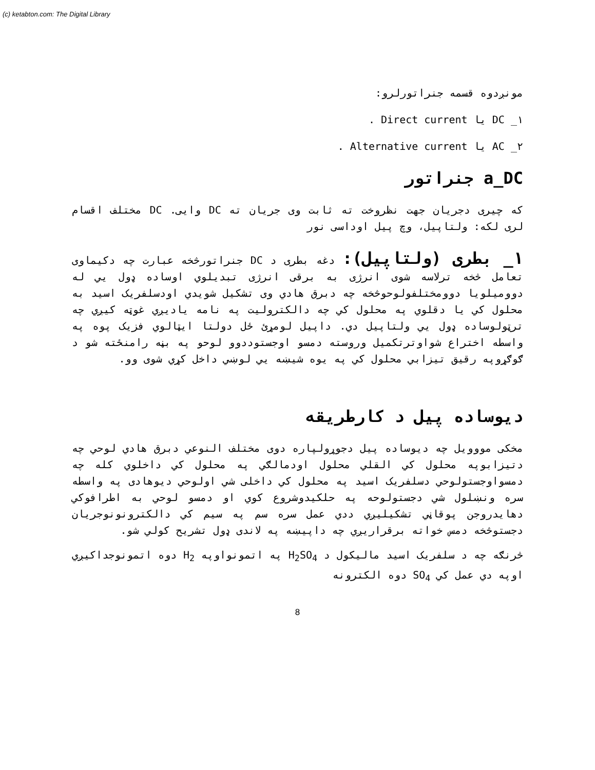(c) ketabton.com: The Digital Library
مونږدوه قسمه جنراتورلرو:
۱_ DC یا Direct current .
۲_ AC یا Alternative current .
a_DC جنراتور
که چیری دجریان جهت نظروخت ته ثابت وی جریان ته DC وایی. DC مختلف اقسام لری لکه: ولتاپیل، وچ پیل اوداسی نور
۱_ بطری (ولتاپیل): دغه بطری د DC جنراتورڅخه عبارت چه دکیماوی تعامل څخه ترلاسه شوی انرژی به برقی انرژی تبدیلوي اوساده ډول يي له دوومیلویا دوومختلفولوحوڅخه چه دبرق هادي وی تشکیل شویدي اودسلفریک اسید به محلول کي یا دقلوي په محلول کي چه دالکترولیت په نامه یادیږي غوټه کیږي چه ترټولوساده ډول يي ولتاپیل دي. داپیل لومړئ ځل دولتا ایټالوي فزیک پوه په واسطه اختراع شواوترتکمیل وروسته دمسو اوجستوددوو لوحو په بڼه رامنځته شو د ګوګړوپه رقیق تیزابي محلول کي په یوه شیښه يي لوښي داخل کړي شوی وو.
دیوساده پیل د کارطریقه
مخکی مووویل چه دیوساده پیل دجوړولپاره دوی مختلف النوعي دبرق هادي لوحي چه دتیزابوپه محلول کي القلي محلول اودمالګي په محلول کي داخلوي کله چه دمسواوجستولوحي دسلفریک اسید په محلول کي داخلی شي اولوحي دیوهادی په واسطه سره ونښلول شي دجستولوحه په حلکیدوشروع کوي او دمسو لوحي به اطرافوکي دهایدروجن پوقاڼي تشکیلیږي ددي عمل سره سم په سیم کي دالکترونونوجریان دجستوڅخه دمس خواته برقراریږي چه داپیښه په لاندی ډول تشریح کولي شو.
څرنګه چه د سلفریک اسید مالیکول د H<sub>2</sub>SO<sub>4</sub> په اتمونواوپه H<sub>2</sub> دوه اتمونوجداکیږي اوپه دي عمل کي SO<sub>4</sub> دوه الکترونه
8